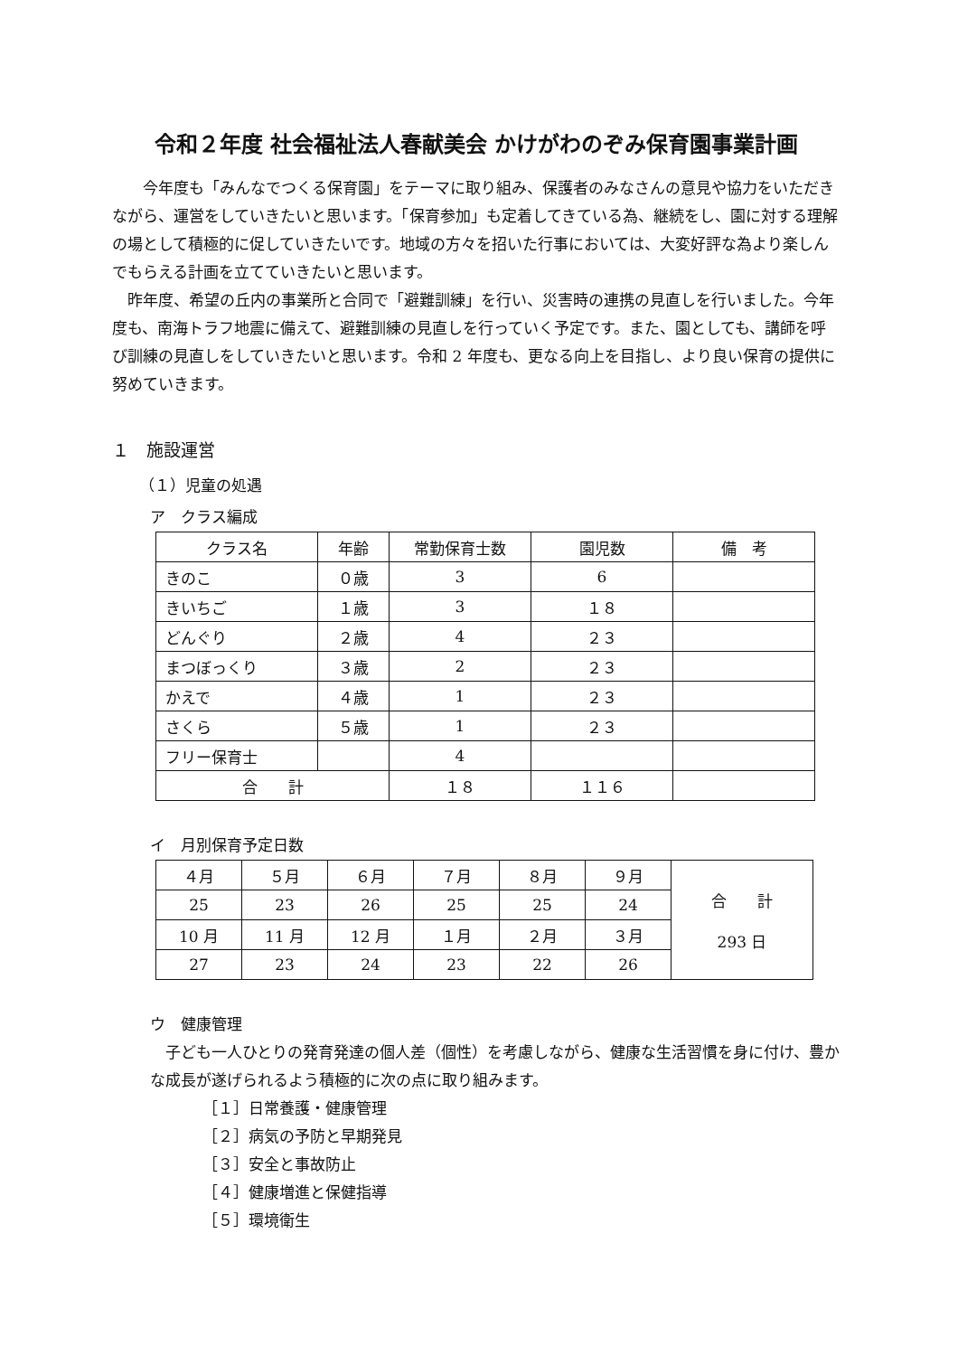令和２年度 社会福祉法人春献美会 かけがわのぞみ保育園事業計画
　　今年度も「みんなでつくる保育園」をテーマに取り組み、保護者のみなさんの意見や協力をいただきながら、運営をしていきたいと思います。「保育参加」も定着してきている為、継続をし、園に対する理解の場として積極的に促していきたいです。地域の方々を招いた行事においては、大変好評な為より楽しんでもらえる計画を立てていきたいと思います。
　昨年度、希望の丘内の事業所と合同で「避難訓練」を行い、災害時の連携の見直しを行いました。今年度も、南海トラフ地震に備えて、避難訓練の見直しを行っていく予定です。また、園としても、講師を呼び訓練の見直しをしていきたいと思います。令和 2 年度も、更なる向上を目指し、より良い保育の提供に努めていきます。
１　施設運営
（１）児童の処遇
ア　クラス編成
| クラス名 | 年齢 | 常勤保育士数 | 園児数 | 備 考 |
| --- | --- | --- | --- | --- |
| きのこ | ０歳 | 3 | 6 | |
| きいちご | １歳 | 3 | １８ | |
| どんぐり | ２歳 | 4 | ２３ | |
| まつぼっくり | ３歳 | 2 | ２３ | |
| かえで | ４歳 | 1 | ２３ | |
| さくら | ５歳 | 1 | ２３ | |
| フリー保育士 | | 4 | | |
| 合 計 | | １８ | １１６ | |
イ　月別保育予定日数
| ４月 | ５月 | ６月 | ７月 | ８月 | ９月 | 合 計 293 日 |
| 25 | 23 | 26 | 25 | 25 | 24 | |
| 10 月 | 11 月 | 12 月 | １月 | ２月 | ３月 | |
| 27 | 23 | 24 | 23 | 22 | 26 | |
ウ　健康管理
　子ども一人ひとりの発育発達の個人差（個性）を考慮しながら、健康な生活習慣を身に付け、豊かな成長が遂げられるよう積極的に次の点に取り組みます。
［１］日常養護・健康管理
［２］病気の予防と早期発見
［３］安全と事故防止
［４］健康増進と保健指導
［５］環境衛生